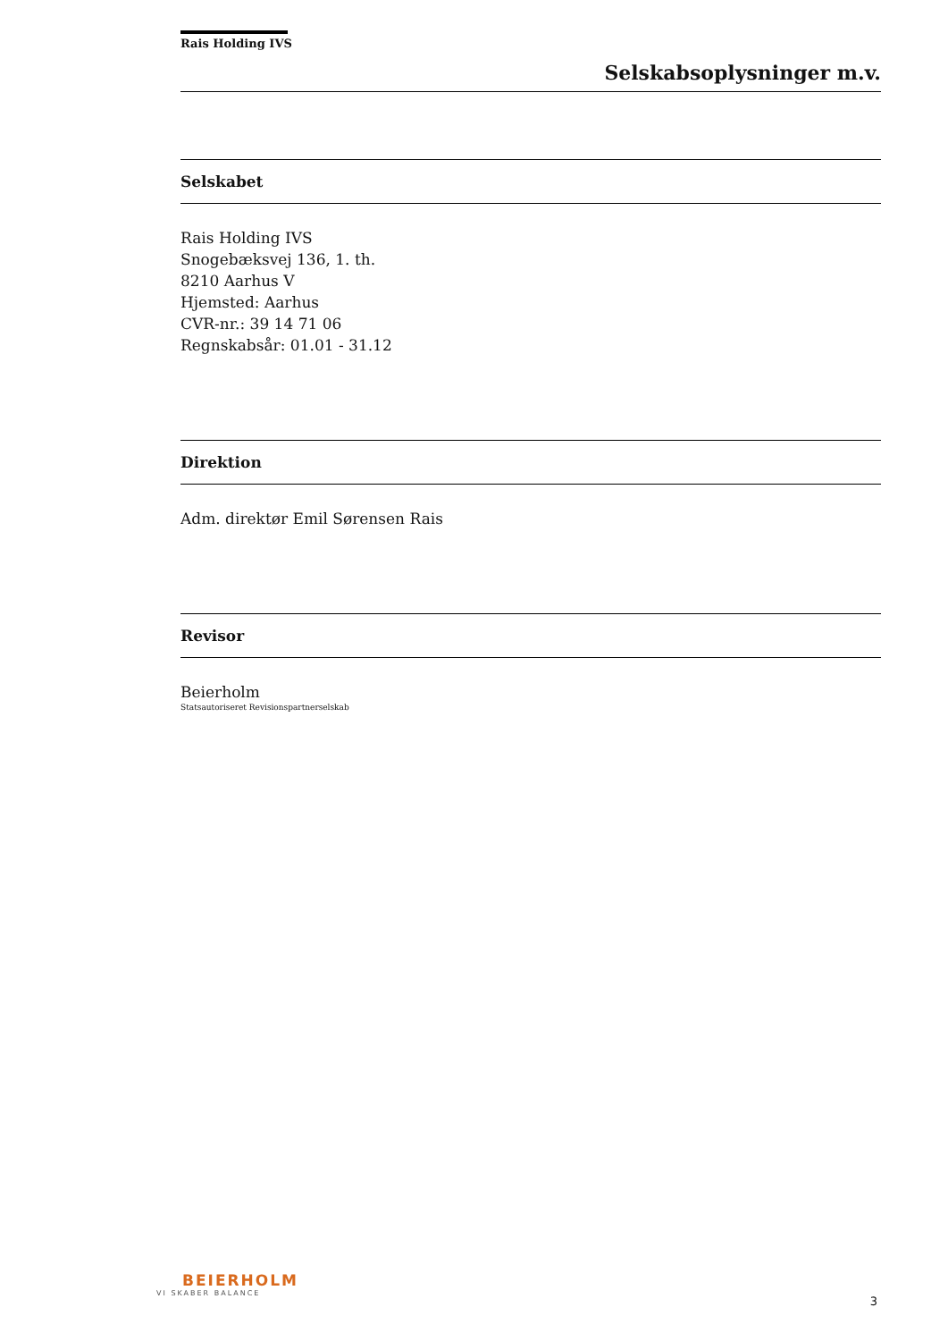Rais Holding IVS
Selskabsoplysninger m.v.
Selskabet
Rais Holding IVS
Snogebæksvej 136, 1. th.
8210 Aarhus V
Hjemsted: Aarhus
CVR-nr.: 39 14 71 06
Regnskabsår: 01.01 - 31.12
Direktion
Adm. direktør Emil Sørensen Rais
Revisor
Beierholm
Statsautoriseret Revisionspartnerselskab
BEIERHOLM
VI SKABER BALANCE
3